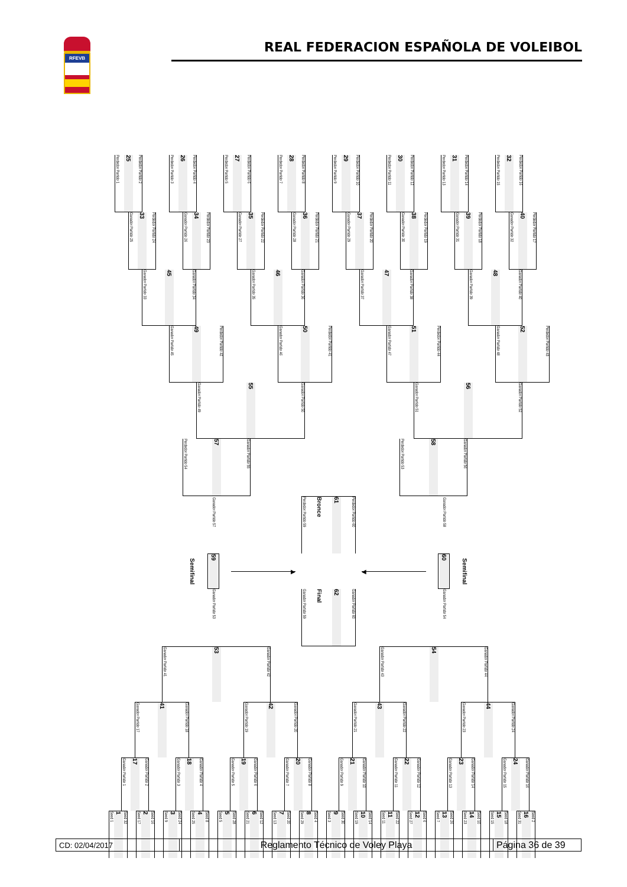RFEVB
REAL FEDERACION ESPAÑOLA DE VOLEIBOL
Perdedor Partido 1 25 Perdedor Partido 2
Perdedor Partido 3 26 Perdedor Partido 4
Perdedor Partido 5 27 Perdedor Partido 6
Perdedor Partido 7 28 Perdedor Partido 8
Perdedor Partido 9 29 Perdedor Partido 10
Perdedor Partido 11 30 Perdedor Partido 12
Perdedor Partido 13 31 Perdedor Partido 14
Perdedor Partido 15 32 Perdedor Partido 16
Ganador Partido 25 33 Perdedor Partido 24
Ganador Partido 26 34 Perdedor Partido 23
Ganador Partido 27 35 Perdedor Partido 22
Ganador Partido 28 36 Perdedor Partido 21
Ganador Partido 29 37 Perdedor Partido 20
Ganador Partido 30 38 Perdedor Partido 19
Ganador Partido 31 39 Perdedor Partido 18
Ganador Partido 32 40 Perdedor Partido 17
Ganador Partido 33 45 Ganador Partido 34
Ganador Partido 35 46 Ganador Partido 36
Ganador Partido 37 47 Ganador Partido 38
Ganador Partido 39 48 Ganador Partido 40
Ganador Partido 45 49 Perdedor Partido 42
Ganador Partido 46 50 Perdedor Partido 41
Ganador Partido 47 51 Perdedor Partido 44
Ganador Partido 48 52 Perdedor Partido 43
Ganador Partido 49 55 Ganador Partido 50
Ganador Partido 51 56 Ganador Partido 52
Perdedor Partido 54 57 Ganador Partido 55
Perdedor Partido 53 58 Ganador Partido 56
Semifinal
Ganador Partido 57
59
Ganador Partido 53
▶
Perdedor Partido 59 Bronce 61 Perdedor Partido 60
Ganador Partido 59 Final 62 Ganador Partido 60
◀
Ganador Partido 58
60
Ganador Partido 54
Semifinal
Ganador Partido 41 53 Ganador Partido 42
Ganador Partido 43 54 Ganador Partido 44
Ganador Partido 17 41 Ganador Partido 18
Ganador Partido 19 42 Ganador Partido 20
Ganador Partido 21 43 Ganador Partido 22
Ganador Partido 23 44 Ganador Partido 24
Ganador Partido 1 17 Ganador Partido 2
Ganador Partido 3 18 Ganador Partido 4
Ganador Partido 5 19 Ganador Partido 6
Ganador Partido 7 20 Ganador Partido 8
Ganador Partido 9 21 Ganador Partido 10
Ganador Partido 11 22 Ganador Partido 12
Ganador Partido 13 23 Ganador Partido 14
Ganador Partido 15 24 Ganador Partido 16
Seed 1 1 Seed 32
Seed 17 2 Seed 16
Seed 9 3 Seed 24
Seed 25 4 Seed 8
Seed 5 5 Seed 28
Seed 21 6 Seed 12
Seed 13 7 Seed 20
Seed 29 8 Seed 4
Seed 3 9 Seed 30
Seed 19 10 Seed 14
Seed 11 11 Seed 22
Seed 27 12 Seed 6
Seed 7 13 Seed 26
Seed 23 14 Seed 10
Seed 15 15 Seed 18
Seed 31 16 Seed 2
CD: 02/04/2017
Reglamento Técnico de Voley Playa Página 36 de 39